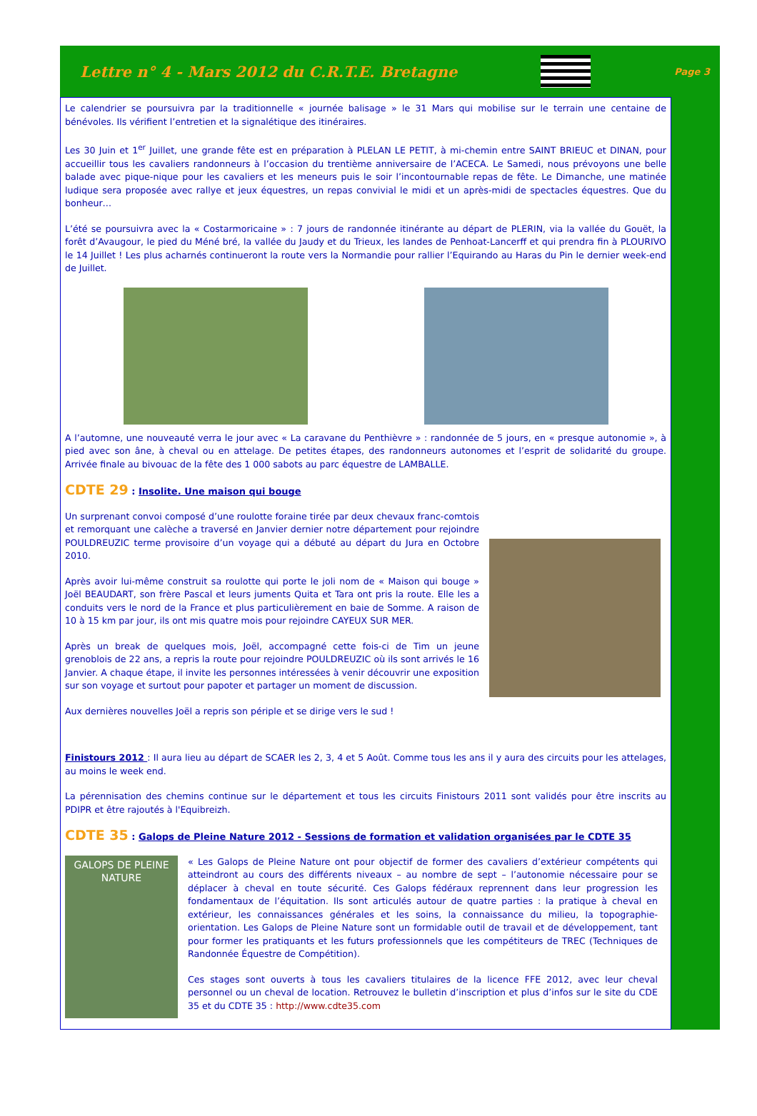Lettre n° 4 - Mars 2012 du C.R.T.E. Bretagne
Page 3
Le calendrier se poursuivra par la traditionnelle « journée balisage » le 31 Mars qui mobilise sur le terrain une centaine de bénévoles. Ils vérifient l’entretien et la signalétique des itinéraires.
Les 30 Juin et 1<sup>er</sup> Juillet, une grande fête est en préparation à PLELAN LE PETIT, à mi-chemin entre SAINT BRIEUC et DINAN, pour accueillir tous les cavaliers randonneurs à l’occasion du trentième anniversaire de l’ACECA. Le Samedi, nous prévoyons une belle balade avec pique-nique pour les cavaliers et les meneurs puis le soir l’incontournable repas de fête. Le Dimanche, une matinée ludique sera proposée avec rallye et jeux équestres, un repas convivial le midi et un après-midi de spectacles équestres. Que du bonheur…
L’été se poursuivra avec la « Costarmoricaine » : 7 jours de randonnée itinérante au départ de PLERIN, via la vallée du Gouët, la forêt d’Avaugour, le pied du Méné bré, la vallée du Jaudy et du Trieux, les landes de Penhoat-Lancerff et qui prendra fin à PLOURIVO le 14 Juillet ! Les plus acharnés continueront la route vers la Normandie pour rallier l’Equirando au Haras du Pin le dernier week-end de Juillet.
A l’automne, une nouveauté verra le jour avec « La caravane du Penthièvre » : randonnée de 5 jours, en « presque autonomie », à pied avec son âne, à cheval ou en attelage. De petites étapes, des randonneurs autonomes et l’esprit de solidarité du groupe. Arrivée finale au bivouac de la fête des 1 000 sabots au parc équestre de LAMBALLE.
CDTE 29 : Insolite. Une maison qui bouge
Un surprenant convoi composé d’une roulotte foraine tirée par deux chevaux franc-comtois et remorquant une calèche a traversé en Janvier dernier notre département pour rejoindre POULDREUZIC terme provisoire d’un voyage qui a débuté au départ du Jura en Octobre 2010.
Après avoir lui-même construit sa roulotte qui porte le joli nom de « Maison qui bouge » Joël BEAUDART, son frère Pascal et leurs juments Quita et Tara ont pris la route. Elle les a conduits vers le nord de la France et plus particulièrement en baie de Somme. A raison de 10 à 15 km par jour, ils ont mis quatre mois pour rejoindre CAYEUX SUR MER.
Après un break de quelques mois, Joël, accompagné cette fois-ci de Tim un jeune grenoblois de 22 ans, a repris la route pour rejoindre POULDREUZIC où ils sont arrivés le 16 Janvier. A chaque étape, il invite les personnes intéressées à venir découvrir une exposition sur son voyage et surtout pour papoter et partager un moment de discussion.
Aux dernières nouvelles Joël a repris son périple et se dirige vers le sud !
Finistours 2012 : Il aura lieu au départ de SCAER les 2, 3, 4 et 5 Août. Comme tous les ans il y aura des circuits pour les attelages, au moins le week end.
La pérennisation des chemins continue sur le département et tous les circuits Finistours 2011 sont validés pour être inscrits au PDIPR et être rajoutés à l'Equibreizh.
CDTE 35 : Galops de Pleine Nature 2012 - Sessions de formation et validation organisées par le CDTE 35
GALOPS DE PLEINE NATURE
« Les Galops de Pleine Nature ont pour objectif de former des cavaliers d’extérieur compétents qui atteindront au cours des différents niveaux – au nombre de sept – l’autonomie nécessaire pour se déplacer à cheval en toute sécurité. Ces Galops fédéraux reprennent dans leur progression les fondamentaux de l’équitation. Ils sont articulés autour de quatre parties : la pratique à cheval en extérieur, les connaissances générales et les soins, la connaissance du milieu, la topographie-orientation. Les Galops de Pleine Nature sont un formidable outil de travail et de développement, tant pour former les pratiquants et les futurs professionnels que les compétiteurs de TREC (Techniques de Randonnée Équestre de Compétition).
Ces stages sont ouverts à tous les cavaliers titulaires de la licence FFE 2012, avec leur cheval personnel ou un cheval de location. Retrouvez le bulletin d’inscription et plus d’infos sur le site du CDE 35 et du CDTE 35 : http://www.cdte35.com